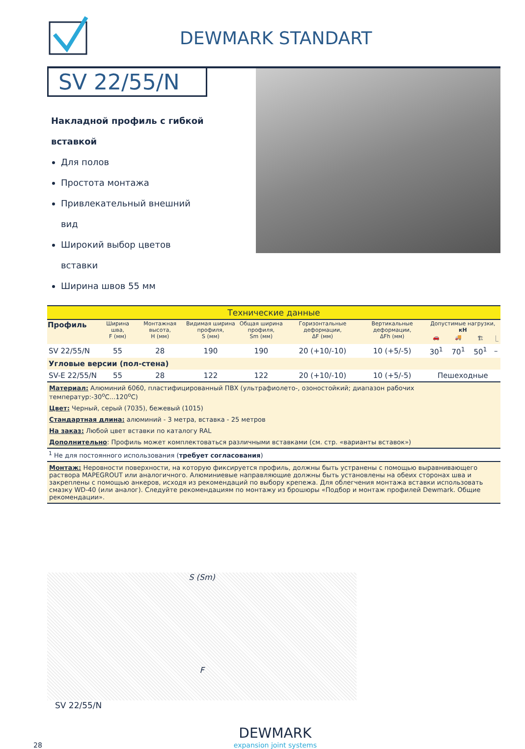DEWMARK STANDART
SV 22/55/N
Накладной профиль с гибкой вставкой
Для полов
Простота монтажа
Привлекательный внешний вид
Широкий выбор цветов вставки
Ширина швов 55 мм
| Технические данные | | | | | | | | | | |
| Профиль | Ширина шва, F (мм) | Монтажная высота, H (мм) | Видимая ширина профиля, S (мм) | Общая ширина профиля, Sm (мм) | Горизонтальные деформации, ΔF (мм) | Вертикальные деформации, ΔFh (мм) | Допустимые нагрузки, кН | | | |
| | | | | | | | 🚗 | 🚚 | 🏗 | ⎿ |
| SV 22/55/N | 55 | 28 | 190 | 190 | 20 (+10/-10) | 10 (+5/-5) | 30<sup>1</sup> | 70<sup>1</sup> | 50<sup>1</sup> | – |
| Угловые версии (пол-стена) | | | | | | | | | | |
| SV-E 22/55/N | 55 | 28 | 122 | 122 | 20 (+10/-10) | 10 (+5/-5) | Пешеходные | | | |
| Материал: Алюминий 6060, пластифицированный ПВХ (ультрафиолето-, озоностойкий; диапазон рабочих температур:-30<sup>о</sup>С...120<sup>о</sup>С) | | | | | | | | | | |
| Цвет: Черный, серый (7035), бежевый (1015) | | | | | | | | | | |
| Стандартная длина: алюминий - 3 метра, вставка - 25 метров | | | | | | | | | | |
| На заказ: Любой цвет вставки по каталогу RAL | | | | | | | | | | |
| Дополнительно : Профиль может комплектоваться различными вставками (см. стр. «варианты вставок») | | | | | | | | | | |
| <sup>1</sup> Не для постоянного использования ( требует согласования ) | | | | | | | | | | |
| Монтаж: Неровности поверхности, на которую фиксируется профиль, должны быть устранены с помощью выравнивающего раствора MAPEGROUT или аналогичного. Алюминиевые направляющие должны быть установлены на обеих сторонах шва и закреплены с помощью анкеров, исходя из рекомендаций по выбору крепежа. Для облегчения монтажа вставки использовать смазку WD-40 (или аналог). Следуйте рекомендациям по монтажу из брошюры «Подбор и монтаж профилей Dewmark. Общие рекомендации». | | | | | | | | | | |
S (Sm)
F
SV 22/55/N
28
DEWMARK
expansion joint systems